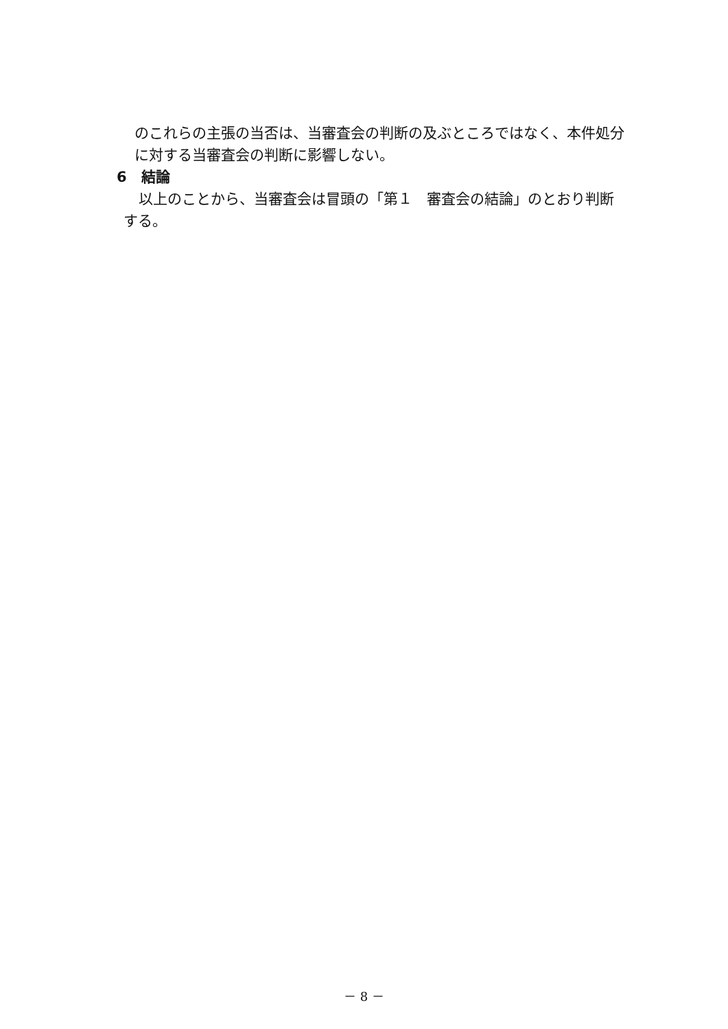のこれらの主張の当否は、当審査会の判断の及ぶところではなく、本件処分に対する当審査会の判断に影響しない。
6　結論
以上のことから、当審査会は冒頭の「第１　審査会の結論」のとおり判断する。
－ 8 －